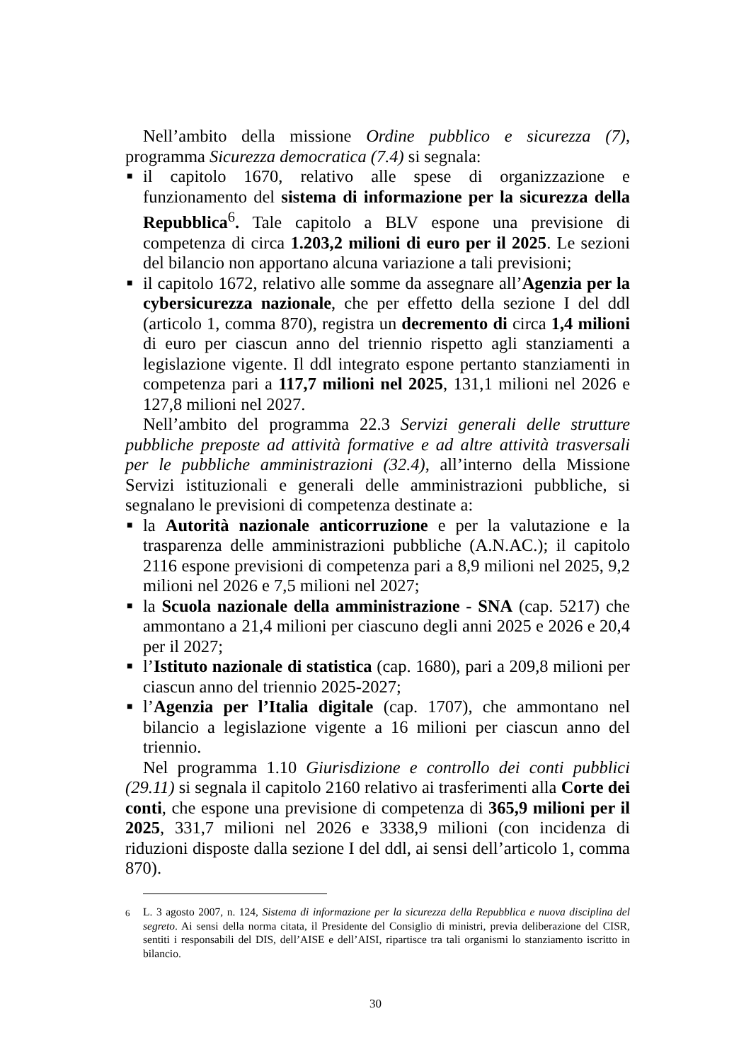Nell’ambito della missione Ordine pubblico e sicurezza (7), programma Sicurezza democratica (7.4) si segnala:
■ il capitolo 1670, relativo alle spese di organizzazione e funzionamento del sistema di informazione per la sicurezza della Repubblica<sup>6</sup>. Tale capitolo a BLV espone una previsione di competenza di circa 1.203,2 milioni di euro per il 2025. Le sezioni del bilancio non apportano alcuna variazione a tali previsioni;
■ il capitolo 1672, relativo alle somme da assegnare all’Agenzia per la cybersicurezza nazionale, che per effetto della sezione I del ddl (articolo 1, comma 870), registra un decremento di circa 1,4 milioni di euro per ciascun anno del triennio rispetto agli stanziamenti a legislazione vigente. Il ddl integrato espone pertanto stanziamenti in competenza pari a 117,7 milioni nel 2025, 131,1 milioni nel 2026 e 127,8 milioni nel 2027.
Nell’ambito del programma 22.3 Servizi generali delle strutture pubbliche preposte ad attività formative e ad altre attività trasversali per le pubbliche amministrazioni (32.4), all’interno della Missione Servizi istituzionali e generali delle amministrazioni pubbliche, si segnalano le previsioni di competenza destinate a:
■ la Autorità nazionale anticorruzione e per la valutazione e la trasparenza delle amministrazioni pubbliche (A.N.AC.); il capitolo 2116 espone previsioni di competenza pari a 8,9 milioni nel 2025, 9,2 milioni nel 2026 e 7,5 milioni nel 2027;
■ la Scuola nazionale della amministrazione - SNA (cap. 5217) che ammontano a 21,4 milioni per ciascuno degli anni 2025 e 2026 e 20,4 per il 2027;
■ l’Istituto nazionale di statistica (cap. 1680), pari a 209,8 milioni per ciascun anno del triennio 2025-2027;
■ l’Agenzia per l’Italia digitale (cap. 1707), che ammontano nel bilancio a legislazione vigente a 16 milioni per ciascun anno del triennio.
Nel programma 1.10 Giurisdizione e controllo dei conti pubblici (29.11) si segnala il capitolo 2160 relativo ai trasferimenti alla Corte dei conti, che espone una previsione di competenza di 365,9 milioni per il 2025, 331,7 milioni nel 2026 e 3338,9 milioni (con incidenza di riduzioni disposte dalla sezione I del ddl, ai sensi dell’articolo 1, comma 870).
<sup>6</sup> L. 3 agosto 2007, n. 124, Sistema di informazione per la sicurezza della Repubblica e nuova disciplina del segreto. Ai sensi della norma citata, il Presidente del Consiglio di ministri, previa deliberazione del CISR, sentiti i responsabili del DIS, dell’AISE e dell’AISI, ripartisce tra tali organismi lo stanziamento iscritto in bilancio.
30